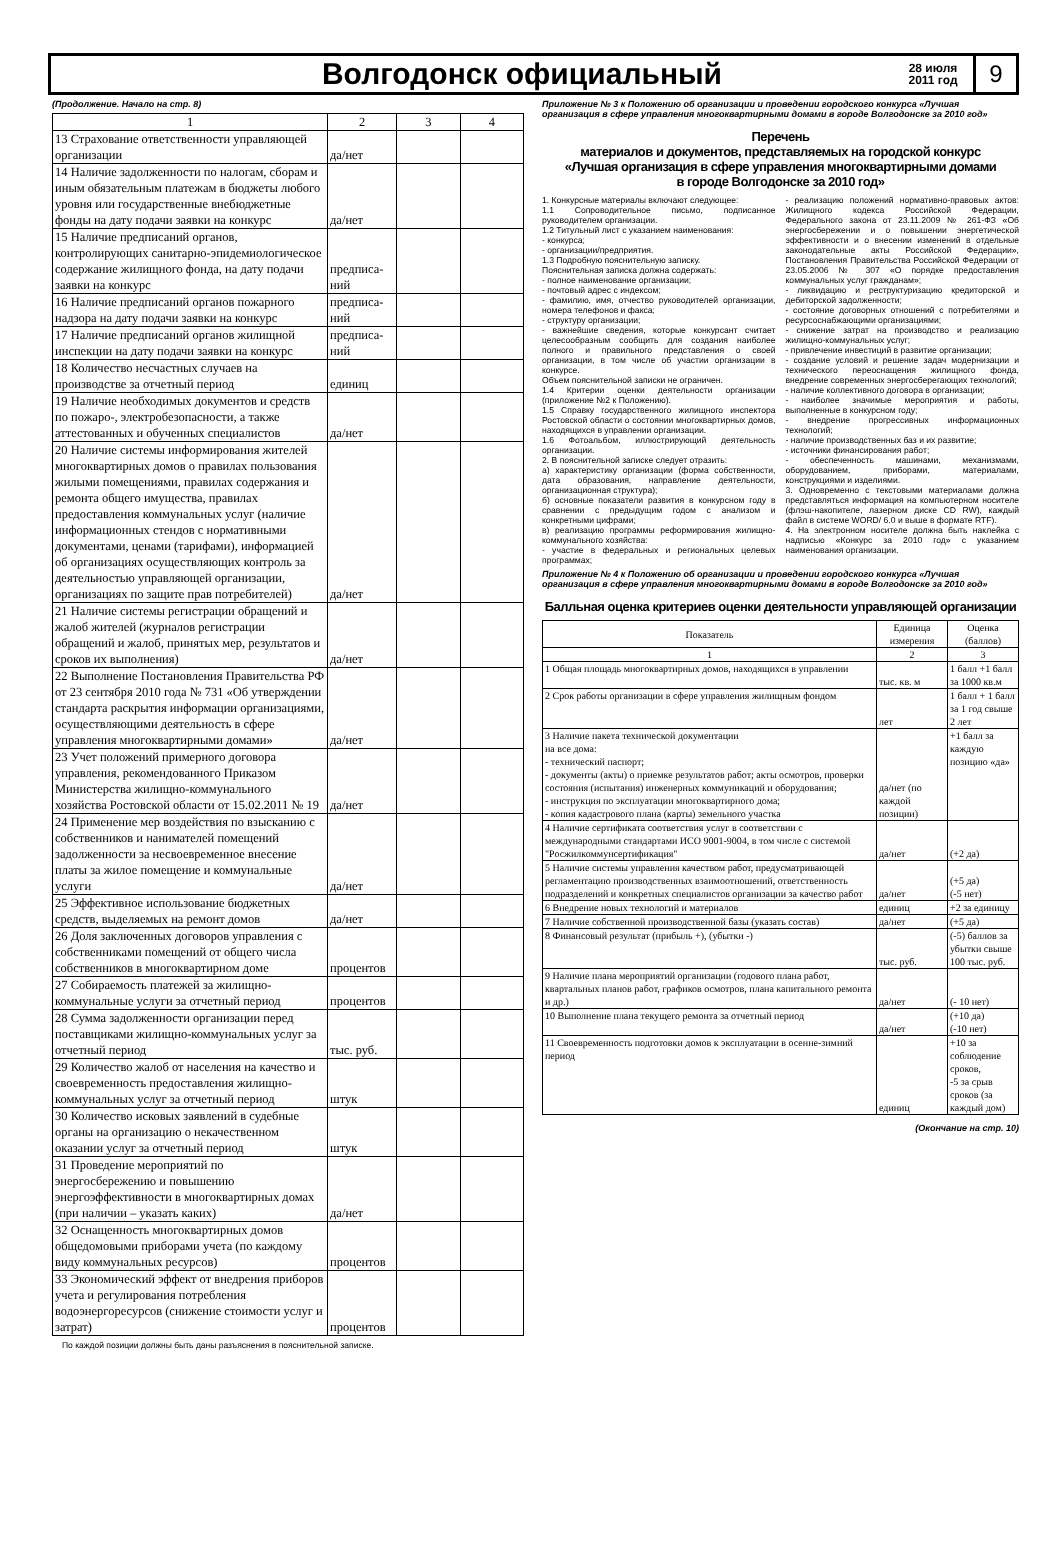Волгодонск официальный
28 июля
2011 год
9
(Продолжение. Начало на стр. 8)
| 1 | 2 | 3 | 4 |
| 13 Страхование ответственности управляющей организации | да/нет | | |
| 14 Наличие задолженности по налогам, сборам и иным обязательным платежам в бюджеты любого уровня или государственные внебюджетные фонды на дату подачи заявки на конкурс | да/нет | | |
| 15 Наличие предписаний органов, контролирующих санитарно-эпидемиологическое содержание жилищного фонда, на дату подачи заявки на конкурс | предписа-ний | | |
| 16 Наличие предписаний органов пожарного надзора на дату подачи заявки на конкурс | предписа-ний | | |
| 17 Наличие предписаний органов жилищной инспекции на дату подачи заявки на конкурс | предписа-ний | | |
| 18 Количество несчастных случаев на производстве за отчетный период | единиц | | |
| 19 Наличие необходимых документов и средств по пожаро-, электробезопасности, а также аттестованных и обученных специалистов | да/нет | | |
| 20 Наличие системы информирования жителей многоквартирных домов о правилах пользования жилыми помещениями, правилах содержания и ремонта общего имущества, правилах предоставления коммунальных услуг (наличие информационных стендов с нормативными документами, ценами (тарифами), информацией об организациях осуществляющих контроль за деятельностью управляющей организации, организациях по защите прав потребителей) | да/нет | | |
| 21 Наличие системы регистрации обращений и жалоб жителей (журналов регистрации обращений и жалоб, принятых мер, результатов и сроков их выполнения) | да/нет | | |
| 22 Выполнение Постановления Правительства РФ от 23 сентября 2010 года № 731 «Об утверждении стандарта раскрытия информации организациями, осуществляющими деятельность в сфере управления многоквартирными домами» | да/нет | | |
| 23 Учет положений примерного договора управления, рекомендованного Приказом Министерства жилищно-коммунального хозяйства Ростовской области от 15.02.2011 № 19 | да/нет | | |
| 24 Применение мер воздействия по взысканию с собственников и нанимателей помещений задолженности за несвоевременное внесение платы за жилое помещение и коммунальные услуги | да/нет | | |
| 25 Эффективное использование бюджетных средств, выделяемых на ремонт домов | да/нет | | |
| 26 Доля заключенных договоров управления с собственниками помещений от общего числа собственников в многоквартирном доме | процентов | | |
| 27 Собираемость платежей за жилищно-коммунальные услуги за отчетный период | процентов | | |
| 28 Сумма задолженности организации перед поставщиками жилищно-коммунальных услуг за отчетный период | тыс. руб. | | |
| 29 Количество жалоб от населения на качество и своевременность предоставления жилищно-коммунальных услуг за отчетный период | штук | | |
| 30 Количество исковых заявлений в судебные органы на организацию о некачественном оказании услуг за отчетный период | штук | | |
| 31 Проведение мероприятий по энергосбережению и повышению энергоэффективности в многоквартирных домах (при наличии – указать каких) | да/нет | | |
| 32 Оснащенность многоквартирных домов общедомовыми приборами учета (по каждому виду коммунальных ресурсов) | процентов | | |
| 33 Экономический эффект от внедрения приборов учета и регулирования потребления водоэнергоресурсов (снижение стоимости услуг и затрат) | процентов | | |
По каждой позиции должны быть даны разъяснения в пояснительной записке.
Приложение № 3 к Положению об организации и проведении городского конкурса «Лучшая организация в сфере управления многоквартирными домами в городе Волгодонске за 2010 год»
Перечень
материалов и документов, представляемых на городской конкурс
«Лучшая организация в сфере управления многоквартирными домами
в городе Волгодонске за 2010 год»
1. Конкурсные материалы включают следующее:
1.1 Сопроводительное письмо, подписанное руководителем организации.
1.2 Титульный лист с указанием наименования:
- конкурса;
- организации/предприятия.
1.3 Подробную пояснительную записку.
Пояснительная записка должна содержать:
- полное наименование организации;
- почтовый адрес с индексом;
- фамилию, имя, отчество руководителей организации, номера телефонов и факса;
- структуру организации;
- важнейшие сведения, которые конкурсант считает целесообразным сообщить для создания наиболее полного и правильного представления о своей организации, в том числе об участии организации в конкурсе.
Объем пояснительной записки не ограничен.
1.4 Критерии оценки деятельности организации (приложение №2 к Положению).
1.5 Справку государственного жилищного инспектора Ростовской области о состоянии многоквартирных домов, находящихся в управлении организации.
1.6 Фотоальбом, иллюстрирующий деятельность организации.
2. В пояснительной записке следует отразить:
а) характеристику организации (форма собственности, дата образования, направление деятельности, организационная структура);
б) основные показатели развития в конкурсном году в сравнении с предыдущим годом с анализом и конкретными цифрами;
в) реализацию программы реформирования жилищно-коммунального хозяйства:
- участие в федеральных и региональных целевых программах;
- реализацию положений нормативно-правовых актов: Жилищного кодекса Российской Федерации, Федерального закона от 23.11.2009 № 261-ФЗ «Об энергосбережении и о повышении энергетической эффективности и о внесении изменений в отдельные законодательные акты Российской Федерации», Постановления Правительства Российской Федерации от 23.05.2006 № 307 «О порядке предоставления коммунальных услуг гражданам»;
- ликвидацию и реструктуризацию кредиторской и дебиторской задолженности;
- состояние договорных отношений с потребителями и ресурсоснабжающими организациями;
- снижение затрат на производство и реализацию жилищно-коммунальных услуг;
- привлечение инвестиций в развитие организации;
- создание условий и решение задач модернизации и технического переоснащения жилищного фонда, внедрение современных энергосберегающих технологий;
- наличие коллективного договора в организации;
- наиболее значимые мероприятия и работы, выполненные в конкурсном году;
- внедрение прогрессивных информационных технологий;
- наличие производственных баз и их развитие;
- источники финансирования работ;
- обеспеченность машинами, механизмами, оборудованием, приборами, материалами, конструкциями и изделиями.
3. Одновременно с текстовыми материалами должна представляться информация на компьютерном носителе (флэш-накопителе, лазерном диске CD RW), каждый файл в системе WORD/ 6.0 и выше в формате RTF).
4. На электронном носителе должна быть наклейка с надписью «Конкурс за 2010 год» с указанием наименования организации.
Приложение № 4 к Положению об организации и проведении городского конкурса «Лучшая организация в сфере управления многоквартирными домами в городе Волгодонске за 2010 год»
Балльная оценка критериев оценки деятельности управляющей организации
| Показатель | Единица измерения | Оценка (баллов) |
| --- | --- | --- |
| 1 | 2 | 3 |
| 1 Общая площадь многоквартирных домов, находящихся в управлении | тыс. кв. м | 1 балл +1 балл за 1000 кв.м |
| 2 Срок работы организации в сфере управления жилищным фондом | лет | 1 балл + 1 балл за 1 год свыше 2 лет |
| 3 Наличие пакета технической документации на все дома: - технический паспорт; - документы (акты) о приемке результатов работ; акты осмотров, проверки состояния (испытания) инженерных коммуникаций и оборудования; - инструкция по эксплуатации многоквартирного дома; - копия кадастрового плана (карты) земельного участка | да/нет (по каждой позиции) | +1 балл за каждую позицию «да» |
| 4 Наличие сертификата соответствия услуг в соответствии с международными стандартами ИСО 9001-9004, в том числе с системой "Росжилкоммунсертификация" | да/нет | (+2 да) |
| 5 Наличие системы управления качеством работ, предусматривающей регламентацию производственных взаимоотношений, ответственность подразделений и конкретных специалистов организации за качество работ | да/нет | (+5 да) (-5 нет) |
| 6 Внедрение новых технологий и материалов | единиц | +2 за единицу |
| 7 Наличие собственной производственной базы (указать состав) | да/нет | (+5 да) |
| 8 Финансовый результат (прибыль +), (убытки -) | тыс. руб. | (-5) баллов за убытки свыше 100 тыс. руб. |
| 9 Наличие плана мероприятий организации (годового плана работ, квартальных планов работ, графиков осмотров, плана капитального ремонта и др.) | да/нет | (- 10 нет) |
| 10 Выполнение плана текущего ремонта за отчетный период | да/нет | (+10 да) (-10 нет) |
| 11 Своевременность подготовки домов к эксплуатации в осенне-зимний период | единиц | +10 за соблюдение сроков, -5 за срыв сроков (за каждый дом) |
(Окончание на стр. 10)